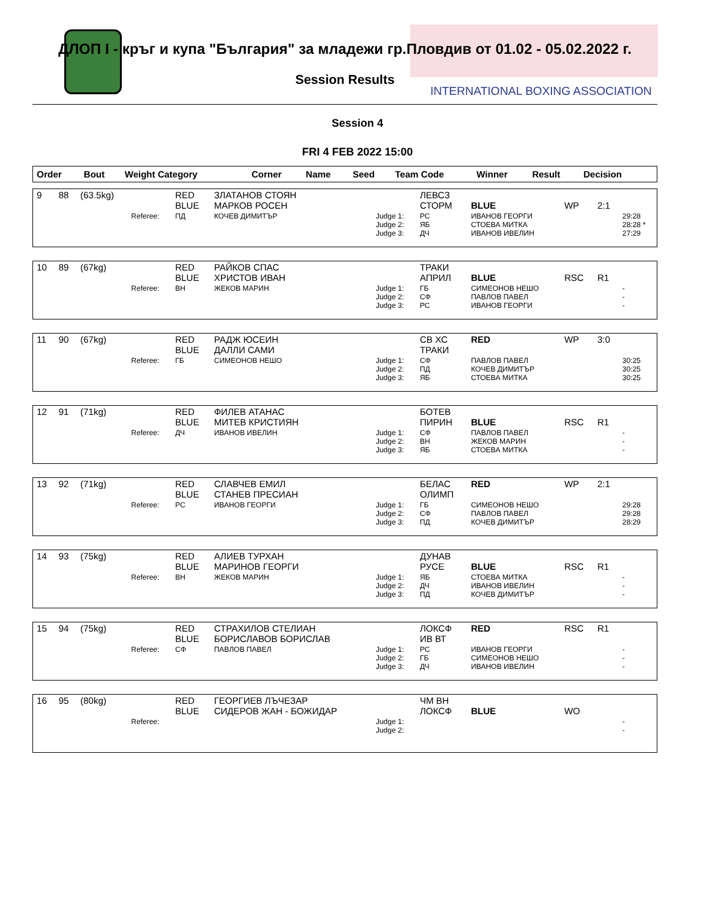ДЛОП I - кръг и купа "България" за младежи гр.Пловдив от 01.02 - 05.02.2022 г.
Session Results
INTERNATIONAL BOXING ASSOCIATION
Session 4
FRI 4 FEB 2022 15:00
| Order | Bout | Weight Category | | Corner | Name | Seed | Team Code | Winner | Result | Decision | |
| 9 | 88 | (63.5kg) | | RED BLUE | ЗЛАТАНОВ СТОЯН МАРКОВ РОСЕН | | ЛЕВСЗ СТОРМ | BLUE | WP | 2:1 | |
| | | | Referee: | ПД | КОЧЕВ ДИМИТЪР | Judge 1: Judge 2: Judge 3: | РС ЯБ ДЧ | ИВАНОВ ГЕОРГИ СТОЕВА МИТКА ИВАНОВ ИВЕЛИН | | | 29:28 28:28 * 27:29 |
| 10 | 89 | (67kg) | | RED BLUE | РАЙКОВ СПАС ХРИСТОВ ИВАН | | ТРАКИ АПРИЛ | BLUE | RSC | R1 | |
| | | | Referee: | ВН | ЖЕКОВ МАРИН | Judge 1: Judge 2: Judge 3: | ГБ СФ РС | СИМЕОНОВ НЕШО ПАВЛОВ ПАВЕЛ ИВАНОВ ГЕОРГИ | | | - - - |
| 11 | 90 | (67kg) | | RED BLUE | РАДЖ ЮСЕИН ДАЛЛИ САМИ | | СВ ХС ТРАКИ | RED | WP | 3:0 | |
| | | | Referee: | ГБ | СИМЕОНОВ НЕШО | Judge 1: Judge 2: Judge 3: | СФ ПД ЯБ | ПАВЛОВ ПАВЕЛ КОЧЕВ ДИМИТЪР СТОЕВА МИТКА | | | 30:25 30:25 30:25 |
| 12 | 91 | (71kg) | | RED BLUE | ФИЛЕВ АТАНАС МИТЕВ КРИСТИЯН | | БОТЕВ ПИРИН | BLUE | RSC | R1 | |
| | | | Referee: | ДЧ | ИВАНОВ ИВЕЛИН | Judge 1: Judge 2: Judge 3: | СФ ВН ЯБ | ПАВЛОВ ПАВЕЛ ЖЕКОВ МАРИН СТОЕВА МИТКА | | | - - - |
| 13 | 92 | (71kg) | | RED BLUE | СЛАВЧЕВ ЕМИЛ СТАНЕВ ПРЕСИАН | | БЕЛАС ОЛИМП | RED | WP | 2:1 | |
| | | | Referee: | РС | ИВАНОВ ГЕОРГИ | Judge 1: Judge 2: Judge 3: | ГБ СФ ПД | СИМЕОНОВ НЕШО ПАВЛОВ ПАВЕЛ КОЧЕВ ДИМИТЪР | | | 29:28 29:28 28:29 |
| 14 | 93 | (75kg) | | RED BLUE | АЛИЕВ ТУРХАН МАРИНОВ ГЕОРГИ | | ДУНАВ РУСЕ | BLUE | RSC | R1 | |
| | | | Referee: | ВН | ЖЕКОВ МАРИН | Judge 1: Judge 2: Judge 3: | ЯБ ДЧ ПД | СТОЕВА МИТКА ИВАНОВ ИВЕЛИН КОЧЕВ ДИМИТЪР | | | - - - |
| 15 | 94 | (75kg) | | RED BLUE | СТРАХИЛОВ СТЕЛИАН БОРИСЛАВОВ БОРИСЛАВ | | ЛОКСФ ИВ ВТ | RED | RSC | R1 | |
| | | | Referee: | СФ | ПАВЛОВ ПАВЕЛ | Judge 1: Judge 2: Judge 3: | РС ГБ ДЧ | ИВАНОВ ГЕОРГИ СИМЕОНОВ НЕШО ИВАНОВ ИВЕЛИН | | | - - - |
| 16 | 95 | (80kg) | | RED BLUE | ГЕОРГИЕВ ЛЪЧЕЗАР СИДЕРОВ ЖАН - БОЖИДАР | | ЧМ ВН ЛОКСФ | BLUE | WO | | |
| | | | Referee: | | | Judge 1: Judge 2: | | | | | - - |